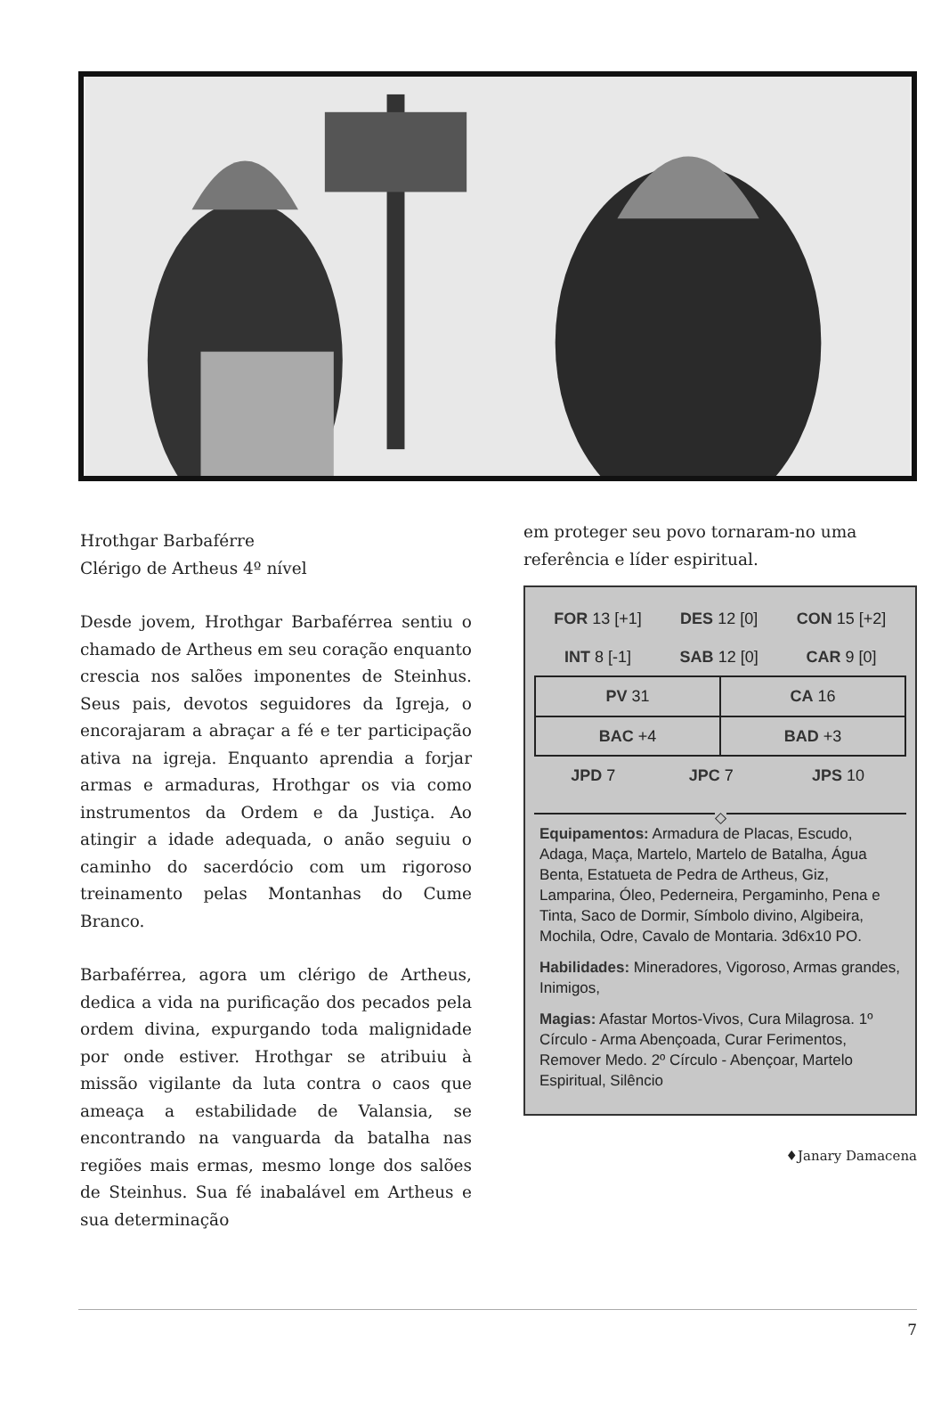Hrothgar Barbaférre
Clérigo de Artheus 4º nível
Desde jovem, Hrothgar Barbaférrea sentiu o chamado de Artheus em seu coração enquanto crescia nos salões imponentes de Steinhus. Seus pais, devotos seguidores da Igreja, o encorajaram a abraçar a fé e ter participação ativa na igreja. Enquanto aprendia a forjar armas e armaduras, Hrothgar os via como instrumentos da Ordem e da Justiça. Ao atingir a idade adequada, o anão seguiu o caminho do sacerdócio com um rigoroso treinamento pelas Montanhas do Cume Branco.
Barbaférrea, agora um clérigo de Artheus, dedica a vida na purificação dos pecados pela ordem divina, expurgando toda malignidade por onde estiver. Hrothgar se atribuiu à missão vigilante da luta contra o caos que ameaça a estabilidade de Valansia, se encontrando na vanguarda da batalha nas regiões mais ermas, mesmo longe dos salões de Steinhus. Sua fé inabalável em Artheus e sua determinação
em proteger seu povo tornaram-no uma referência e líder espiritual.
| FOR 13 [+1] | DES 12 [0] | CON 15 [+2] |
| INT 8 [-1] | SAB 12 [0] | CAR 9 [0] |
| PV 31 | CA 16 |
| BAC +4 | BAD +3 |
| JPD 7 | JPC 7 | JPS 10 |
◇
Equipamentos: Armadura de Placas, Escudo, Adaga, Maça, Martelo, Martelo de Batalha, Água Benta, Estatueta de Pedra de Artheus, Giz, Lamparina, Óleo, Pederneira, Pergaminho, Pena e Tinta, Saco de Dormir, Símbolo divino, Algibeira, Mochila, Odre, Cavalo de Montaria. 3d6x10 PO.
Habilidades: Mineradores, Vigoroso, Armas grandes, Inimigos,
Magias: Afastar Mortos-Vivos, Cura Milagrosa. 1º Círculo - Arma Abençoada, Curar Ferimentos, Remover Medo. 2º Círculo - Abençoar, Martelo Espiritual, Silêncio
♦Janary Damacena
7